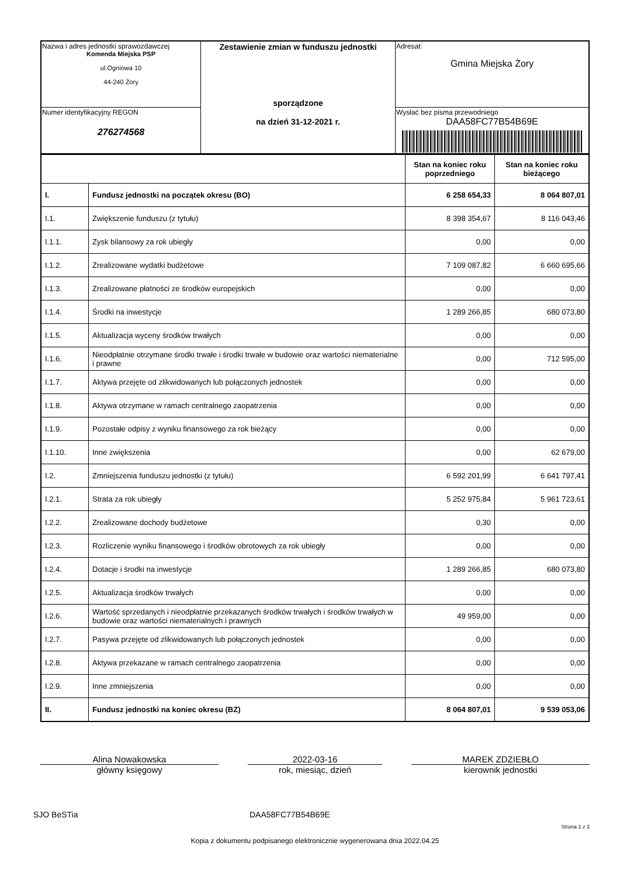| Nazwa i adres jednostki sprawozdawczej Komenda Miejska PSP ul.Ogniowa 10 44-240 Żory | Zestawienie zmian w funduszu jednostki sporządzone na dzień 31-12-2021 r. | Adresat: Gmina Miejska Żory |
| Numer identyfikacyjny REGON 276274568 | | Wysłać bez pisma przewodniego DAA58FC77B54B69E |
| | | Stan na koniec roku poprzedniego | Stan na koniec roku bieżącego |
| I. | Fundusz jednostki na początek okresu (BO) | 6 258 654,33 | 8 064 807,01 |
| I.1. | Zwiększenie funduszu (z tytułu) | 8 398 354,67 | 8 116 043,46 |
| I.1.1. | Zysk bilansowy za rok ubiegły | 0,00 | 0,00 |
| I.1.2. | Zrealizowane wydatki budżetowe | 7 109 087,82 | 6 660 695,66 |
| I.1.3. | Zrealizowane płatności ze środków europejskich | 0,00 | 0,00 |
| I.1.4. | Środki na inwestycje | 1 289 266,85 | 680 073,80 |
| I.1.5. | Aktualizacja wyceny środków trwałych | 0,00 | 0,00 |
| I.1.6. | Nieodpłatnie otrzymane środki trwałe i środki trwałe w budowie oraz wartości niematerialne i prawne | 0,00 | 712 595,00 |
| I.1.7. | Aktywa przejęte od zlikwidowanych lub połączonych jednostek | 0,00 | 0,00 |
| I.1.8. | Aktywa otrzymane w ramach centralnego zaopatrzenia | 0,00 | 0,00 |
| I.1.9. | Pozostałe odpisy z wyniku finansowego za rok bieżący | 0,00 | 0,00 |
| I.1.10. | Inne zwiększenia | 0,00 | 62 679,00 |
| I.2. | Zmniejszenia funduszu jednostki (z tytułu) | 6 592 201,99 | 6 641 797,41 |
| I.2.1. | Strata za rok ubiegły | 5 252 975,84 | 5 961 723,61 |
| I.2.2. | Zrealizowane dochody budżetowe | 0,30 | 0,00 |
| I.2.3. | Rozliczenie wyniku finansowego i środków obrotowych za rok ubiegły | 0,00 | 0,00 |
| I.2.4. | Dotacje i środki na inwestycje | 1 289 266,85 | 680 073,80 |
| I.2.5. | Aktualizacja środków trwałych | 0,00 | 0,00 |
| I.2.6. | Wartość sprzedanych i nieodpłatnie przekazanych środków trwałych i środków trwałych w budowie oraz wartości niematerialnych i prawnych | 49 959,00 | 0,00 |
| I.2.7. | Pasywa przejęte od zlikwidowanych lub połączonych jednostek | 0,00 | 0,00 |
| I.2.8. | Aktywa przekazane w ramach centralnego zaopatrzenia | 0,00 | 0,00 |
| I.2.9. | Inne zmniejszenia | 0,00 | 0,00 |
| II. | Fundusz jednostki na koniec okresu (BZ) | 8 064 807,01 | 9 539 053,06 |
Alina Nowakowska
główny księgowy
2022-03-16
rok, miesiąc, dzień
MAREK ZDZIEBŁO
kierownik jednostki
SJO BeSTia DAA58FC77B54B69E
Strona 1 z 3
Kopia z dokumentu podpisanego elektronicznie wygenerowana dnia 2022.04.25